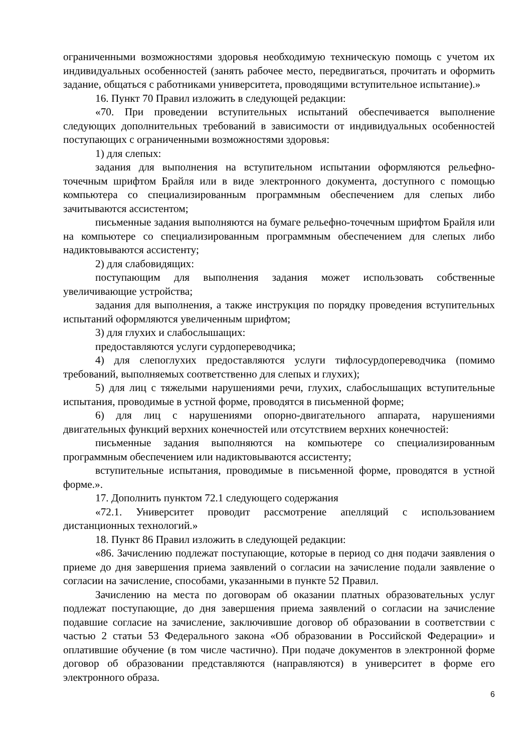ограниченными возможностями здоровья необходимую техническую помощь с учетом их индивидуальных особенностей (занять рабочее место, передвигаться, прочитать и оформить задание, общаться с работниками университета, проводящими вступительное испытание).»
16. Пункт 70 Правил изложить в следующей редакции:
«70. При проведении вступительных испытаний обеспечивается выполнение следующих дополнительных требований в зависимости от индивидуальных особенностей поступающих с ограниченными возможностями здоровья:
1) для слепых:
задания для выполнения на вступительном испытании оформляются рельефно-точечным шрифтом Брайля или в виде электронного документа, доступного с помощью компьютера со специализированным программным обеспечением для слепых либо зачитываются ассистентом;
письменные задания выполняются на бумаге рельефно-точечным шрифтом Брайля или на компьютере со специализированным программным обеспечением для слепых либо надиктовываются ассистенту;
2) для слабовидящих:
поступающим для выполнения задания может использовать собственные увеличивающие устройства;
задания для выполнения, а также инструкция по порядку проведения вступительных испытаний оформляются увеличенным шрифтом;
3) для глухих и слабослышащих:
предоставляются услуги сурдопереводчика;
4) для слепоглухих предоставляются услуги тифлосурдопереводчика (помимо требований, выполняемых соответственно для слепых и глухих);
5) для лиц с тяжелыми нарушениями речи, глухих, слабослышащих вступительные испытания, проводимые в устной форме, проводятся в письменной форме;
6) для лиц с нарушениями опорно-двигательного аппарата, нарушениями двигательных функций верхних конечностей или отсутствием верхних конечностей:
письменные задания выполняются на компьютере со специализированным программным обеспечением или надиктовываются ассистенту;
вступительные испытания, проводимые в письменной форме, проводятся в устной форме.».
17. Дополнить пунктом 72.1 следующего содержания
«72.1. Университет проводит рассмотрение апелляций с использованием дистанционных технологий.»
18. Пункт 86 Правил изложить в следующей редакции:
«86. Зачислению подлежат поступающие, которые в период со дня подачи заявления о приеме до дня завершения приема заявлений о согласии на зачисление подали заявление о согласии на зачисление, способами, указанными в пункте 52 Правил.
Зачислению на места по договорам об оказании платных образовательных услуг подлежат поступающие, до дня завершения приема заявлений о согласии на зачисление подавшие согласие на зачисление, заключившие договор об образовании в соответствии с частью 2 статьи 53 Федерального закона «Об образовании в Российской Федерации» и оплатившие обучение (в том числе частично). При подаче документов в электронной форме договор об образовании представляются (направляются) в университет в форме его электронного образа.
6